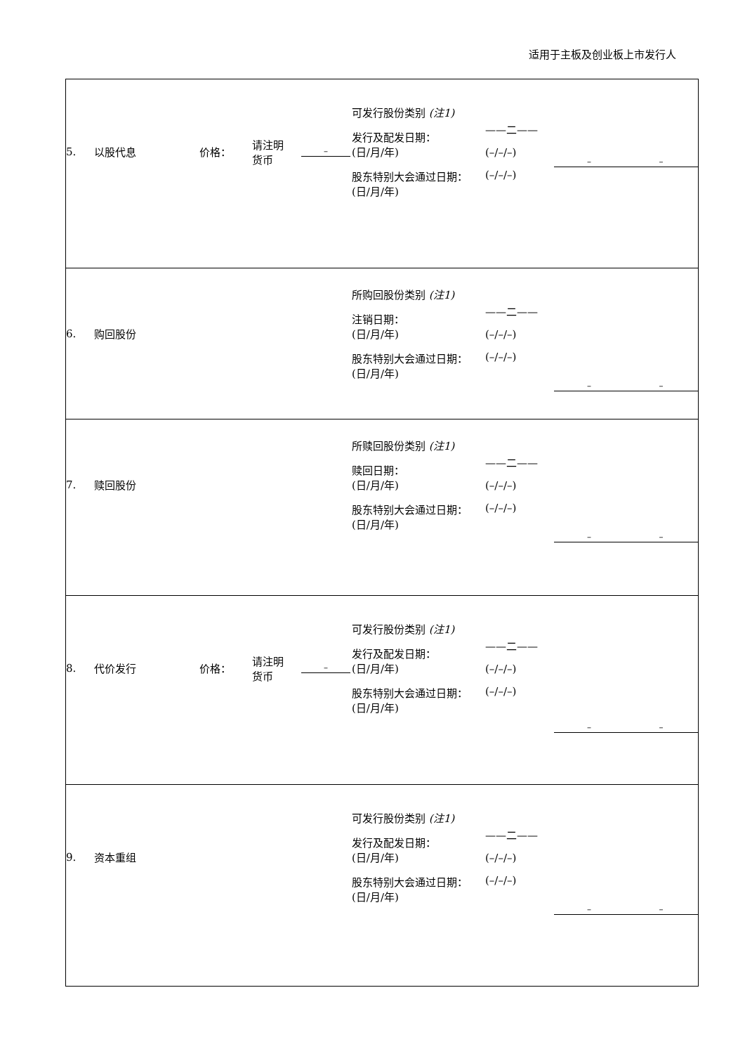适用于主板及创业板上市发行人
| 5. 以股代息 价格： 请注明 货币 – 可发行股份类别 (注1) 发行及配发日期： (日/月/年) 股东特别大会通过日期： (日/月/年) ——二—— (–/–/–) (–/–/–) – – |
| 6. 购回股份 所购回股份类别 (注1) 注销日期： (日/月/年) 股东特别大会通过日期： (日/月/年) ——二—— (–/–/–) (–/–/–) – – |
| 7. 赎回股份 所赎回股份类别 (注1) 赎回日期： (日/月/年) 股东特别大会通过日期： (日/月/年) ——二—— (–/–/–) (–/–/–) – – |
| 8. 代价发行 价格： 请注明 货币 – 可发行股份类别 (注1) 发行及配发日期： (日/月/年) 股东特别大会通过日期： (日/月/年) ——二—— (–/–/–) (–/–/–) – – |
| 9. 资本重组 可发行股份类别 (注1) 发行及配发日期： (日/月/年) 股东特别大会通过日期： (日/月/年) ——二—— (–/–/–) (–/–/–) – – |